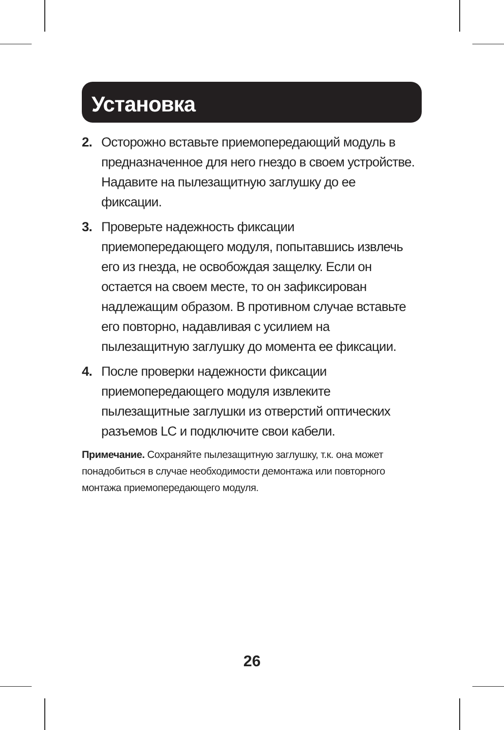Установка
2. Осторожно вставьте приемопередающий модуль в предназначенное для него гнездо в своем устройстве. Надавите на пылезащитную заглушку до ее фиксации.
3. Проверьте надежность фиксации приемопередающего модуля, попытавшись извлечь его из гнезда, не освобождая защелку. Если он остается на своем месте, то он зафиксирован надлежащим образом. В противном случае вставьте его повторно, надавливая с усилием на пылезащитную заглушку до момента ее фиксации.
4. После проверки надежности фиксации приемопередающего модуля извлеките пылезащитные заглушки из отверстий оптических разъемов LC и подключите свои кабели.
Примечание. Сохраняйте пылезащитную заглушку, т.к. она может понадобиться в случае необходимости демонтажа или повторного монтажа приемопередающего модуля.
26